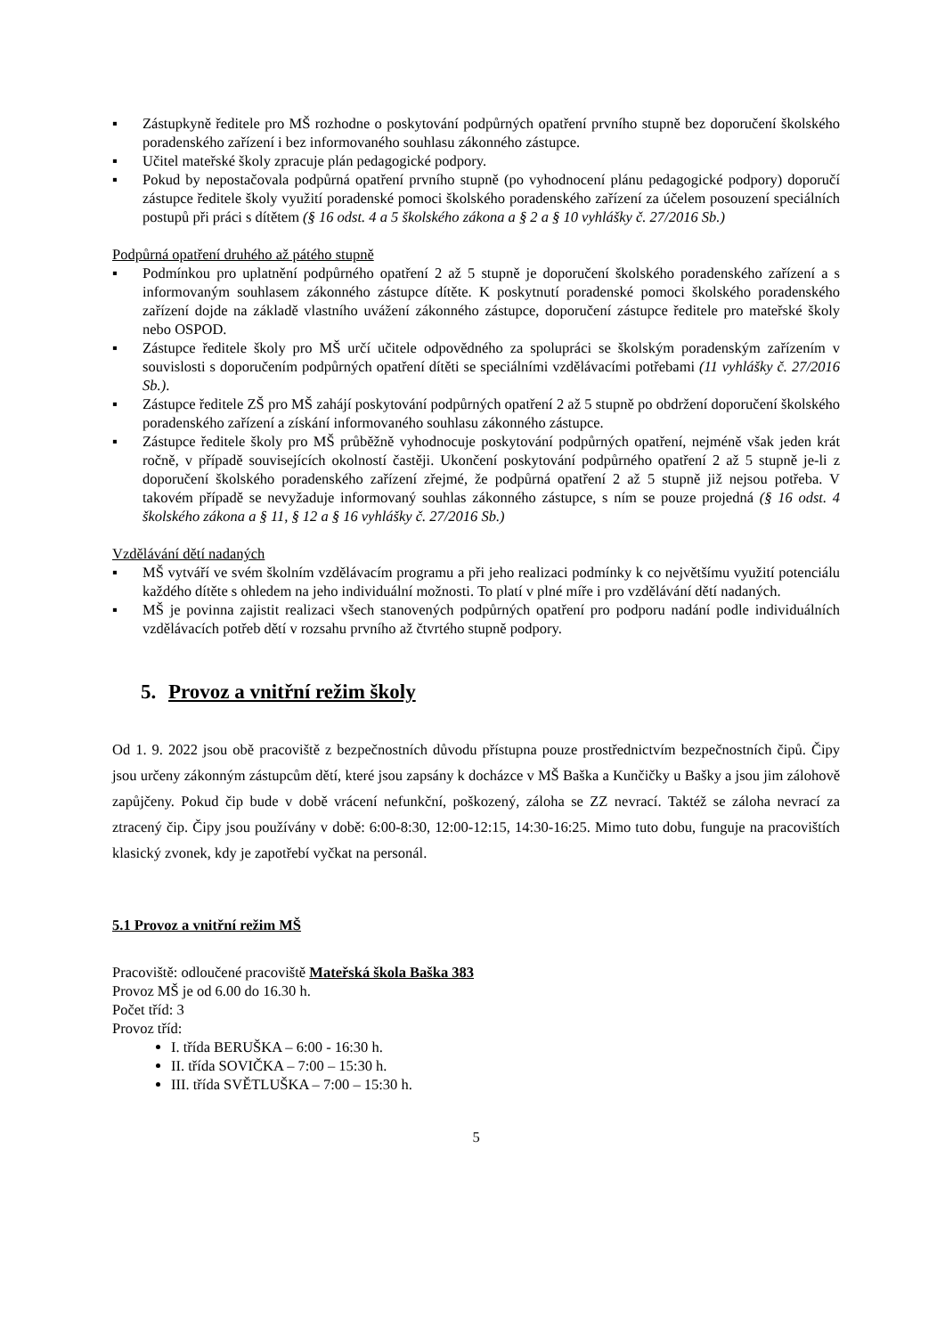▪ Zástupkyně ředitele pro MŠ rozhodne o poskytování podpůrných opatření prvního stupně bez doporučení školského poradenského zařízení i bez informovaného souhlasu zákonného zástupce.
▪ Učitel mateřské školy zpracuje plán pedagogické podpory.
▪ Pokud by nepostačovala podpůrná opatření prvního stupně (po vyhodnocení plánu pedagogické podpory) doporučí zástupce ředitele školy využití poradenské pomoci školského poradenského zařízení za účelem posouzení speciálních postupů při práci s dítětem (§ 16 odst. 4 a 5 školského zákona a § 2 a § 10 vyhlášky č. 27/2016 Sb.)
Podpůrná opatření druhého až pátého stupně
▪ Podmínkou pro uplatnění podpůrného opatření 2 až 5 stupně je doporučení školského poradenského zařízení a s informovaným souhlasem zákonného zástupce dítěte. K poskytnutí poradenské pomoci školského poradenského zařízení dojde na základě vlastního uvážení zákonného zástupce, doporučení zástupce ředitele pro mateřské školy nebo OSPOD.
▪ Zástupce ředitele školy pro MŠ určí učitele odpovědného za spolupráci se školským poradenským zařízením v souvislosti s doporučením podpůrných opatření dítěti se speciálními vzdělávacími potřebami (11 vyhlášky č. 27/2016 Sb.).
▪ Zástupce ředitele ZŠ pro MŠ zahájí poskytování podpůrných opatření 2 až 5 stupně po obdržení doporučení školského poradenského zařízení a získání informovaného souhlasu zákonného zástupce.
▪ Zástupce ředitele školy pro MŠ průběžně vyhodnocuje poskytování podpůrných opatření, nejméně však jeden krát ročně, v případě souvisejících okolností častěji. Ukončení poskytování podpůrného opatření 2 až 5 stupně je-li z doporučení školského poradenského zařízení zřejmé, že podpůrná opatření 2 až 5 stupně již nejsou potřeba. V takovém případě se nevyžaduje informovaný souhlas zákonného zástupce, s ním se pouze projedná (§ 16 odst. 4 školského zákona a § 11, § 12 a § 16 vyhlášky č. 27/2016 Sb.)
Vzdělávání dětí nadaných
▪ MŠ vytváří ve svém školním vzdělávacím programu a při jeho realizaci podmínky k co největšímu využití potenciálu každého dítěte s ohledem na jeho individuální možnosti. To platí v plné míře i pro vzdělávání dětí nadaných.
▪ MŠ je povinna zajistit realizaci všech stanovených podpůrných opatření pro podporu nadání podle individuálních vzdělávacích potřeb dětí v rozsahu prvního až čtvrtého stupně podpory.
5. Provoz a vnitřní režim školy
Od 1. 9. 2022 jsou obě pracoviště z bezpečnostních důvodu přístupna pouze prostřednictvím bezpečnostních čipů. Čipy jsou určeny zákonným zástupcům dětí, které jsou zapsány k docházce v MŠ Baška a Kunčičky u Bašky a jsou jim zálohově zapůjčeny. Pokud čip bude v době vrácení nefunkční, poškozený, záloha se ZZ nevrací. Taktéž se záloha nevrací za ztracený čip. Čipy jsou používány v době: 6:00-8:30, 12:00-12:15, 14:30-16:25. Mimo tuto dobu, funguje na pracovištích klasický zvonek, kdy je zapotřebí vyčkat na personál.
5.1 Provoz a vnitřní režim MŠ
Pracoviště: odloučené pracoviště Mateřská škola Baška 383
Provoz MŠ je od 6.00 do 16.30 h.
Počet tříd: 3
Provoz tříd:
I. třída BERUŠKA – 6:00 - 16:30 h.
II. třída SOVIČKA – 7:00 – 15:30 h.
III. třída SVĚTLUŠKA – 7:00 – 15:30 h.
5